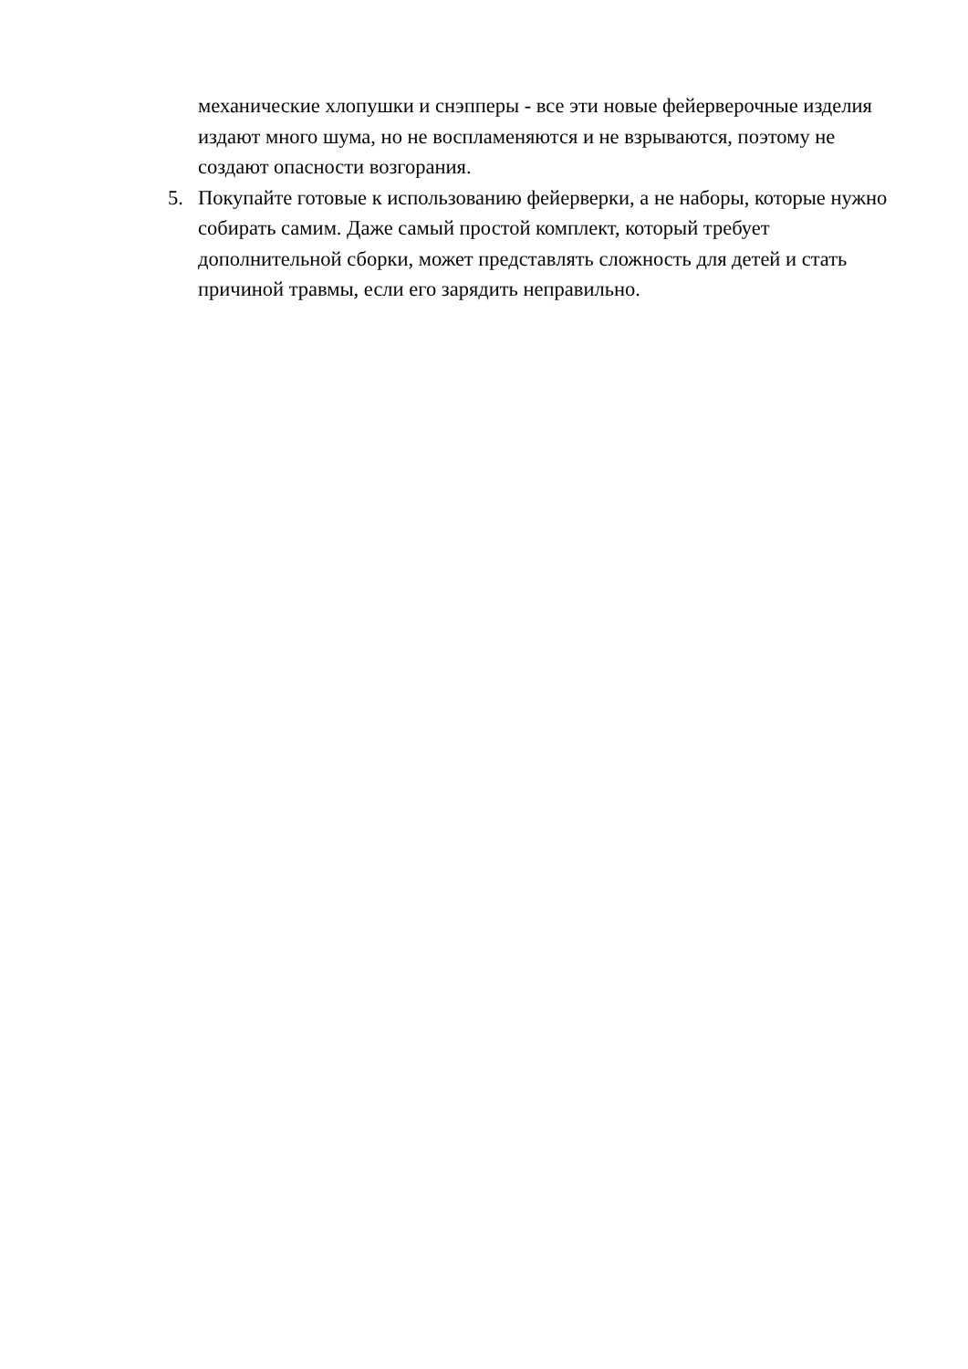механические хлопушки и снэпперы - все эти новые фейерверочные изделия издают много шума, но не воспламеняются и не взрываются, поэтому не создают опасности возгорания.
5. Покупайте готовые к использованию фейерверки, а не наборы, которые нужно собирать самим. Даже самый простой комплект, который требует дополнительной сборки, может представлять сложность для детей и стать причиной травмы, если его зарядить неправильно.